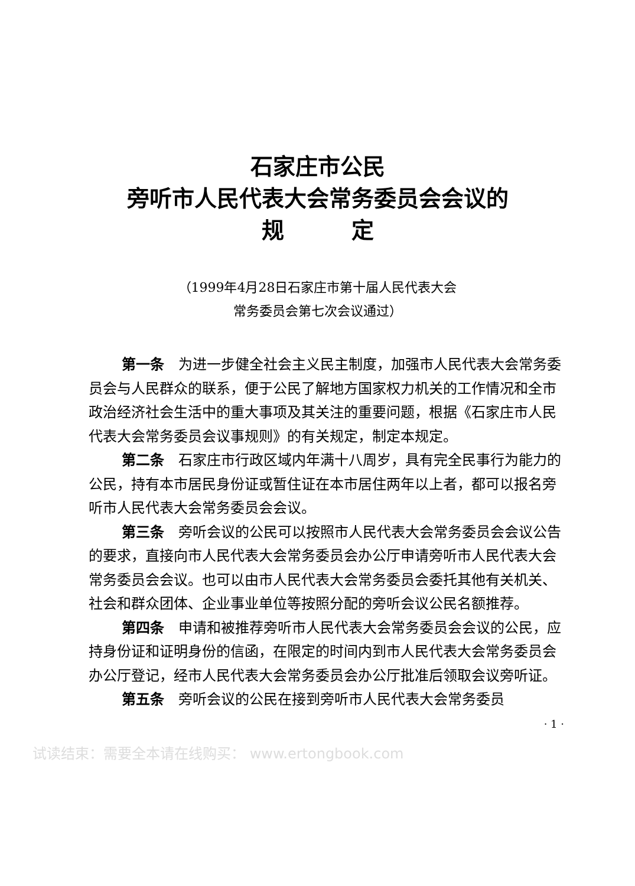石家庄市公民
旁听市人民代表大会常务委员会会议的
规　　　定
（1999年4月28日石家庄市第十届人民代表大会
常务委员会第七次会议通过）
第一条　为进一步健全社会主义民主制度，加强市人民代表大会常务委员会与人民群众的联系，便于公民了解地方国家权力机关的工作情况和全市政治经济社会生活中的重大事项及其关注的重要问题，根据《石家庄市人民代表大会常务委员会议事规则》的有关规定，制定本规定。
第二条　石家庄市行政区域内年满十八周岁，具有完全民事行为能力的公民，持有本市居民身份证或暂住证在本市居住两年以上者，都可以报名旁听市人民代表大会常务委员会会议。
第三条　旁听会议的公民可以按照市人民代表大会常务委员会会议公告的要求，直接向市人民代表大会常务委员会办公厅申请旁听市人民代表大会常务委员会会议。也可以由市人民代表大会常务委员会委托其他有关机关、社会和群众团体、企业事业单位等按照分配的旁听会议公民名额推荐。
第四条　申请和被推荐旁听市人民代表大会常务委员会会议的公民，应持身份证和证明身份的信函，在限定的时间内到市人民代表大会常务委员会办公厅登记，经市人民代表大会常务委员会办公厅批准后领取会议旁听证。
第五条　旁听会议的公民在接到旁听市人民代表大会常务委员
· 1 ·
试读结束：需要全本请在线购买： www.ertongbook.com